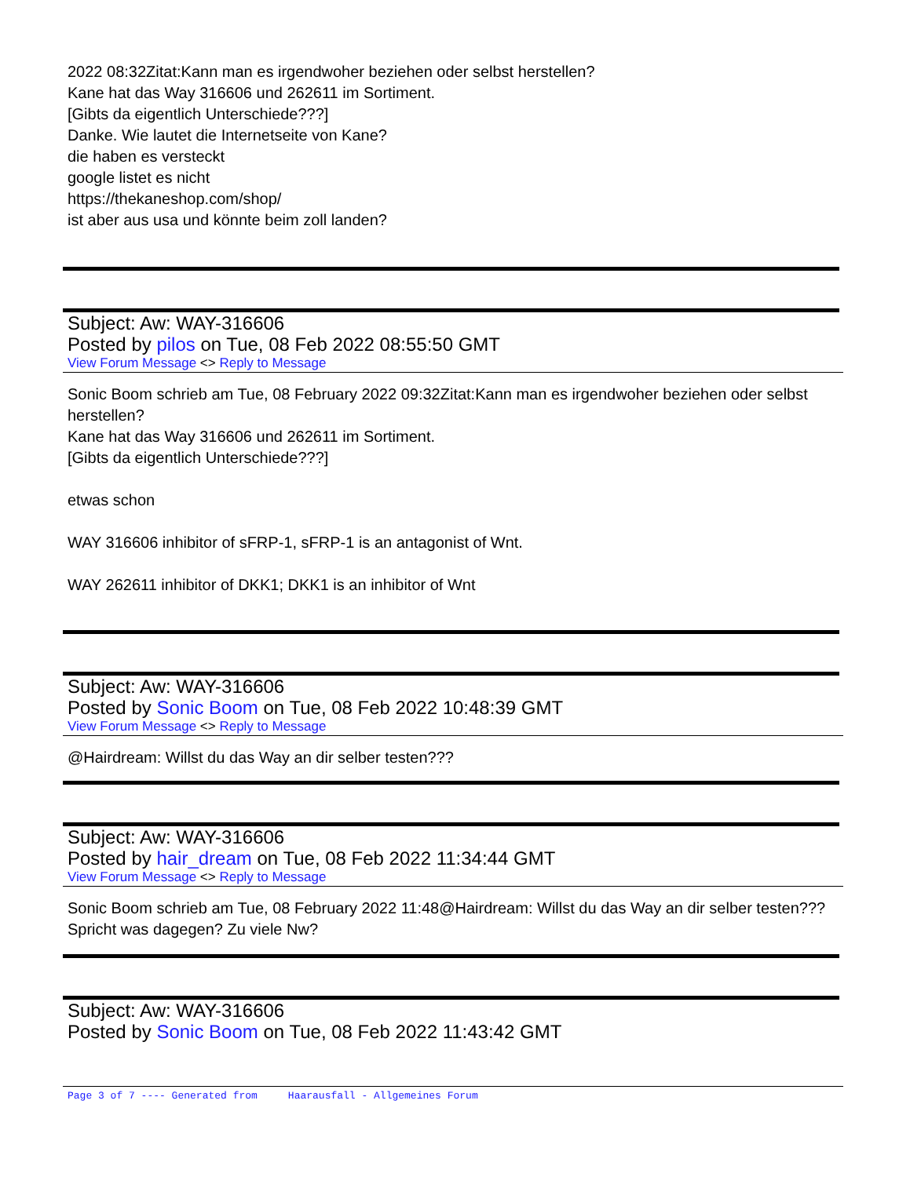2022 08:32Zitat:Kann man es irgendwoher beziehen oder selbst herstellen?
Kane hat das Way 316606 und 262611 im Sortiment.
[Gibts da eigentlich Unterschiede???]
Danke. Wie lautet die Internetseite von Kane?
die haben es versteckt
google listet es nicht
https://thekaneshop.com/shop/
ist aber aus usa und könnte beim zoll landen?
Subject: Aw: WAY-316606
Posted by pilos on Tue, 08 Feb 2022 08:55:50 GMT
View Forum Message <> Reply to Message
Sonic Boom schrieb am Tue, 08 February 2022 09:32Zitat:Kann man es irgendwoher beziehen oder selbst herstellen?
Kane hat das Way 316606 und 262611 im Sortiment.
[Gibts da eigentlich Unterschiede???]
etwas schon
WAY 316606 inhibitor of sFRP-1, sFRP-1 is an antagonist of Wnt.
WAY 262611 inhibitor of DKK1; DKK1 is an inhibitor of Wnt
Subject: Aw: WAY-316606
Posted by Sonic Boom on Tue, 08 Feb 2022 10:48:39 GMT
View Forum Message <> Reply to Message
@Hairdream: Willst du das Way an dir selber testen???
Subject: Aw: WAY-316606
Posted by hair_dream on Tue, 08 Feb 2022 11:34:44 GMT
View Forum Message <> Reply to Message
Sonic Boom schrieb am Tue, 08 February 2022 11:48@Hairdream: Willst du das Way an dir selber testen???
Spricht was dagegen? Zu viele Nw?
Subject: Aw: WAY-316606
Posted by Sonic Boom on Tue, 08 Feb 2022 11:43:42 GMT
Page 3 of 7 ---- Generated from Haarausfall - Allgemeines Forum